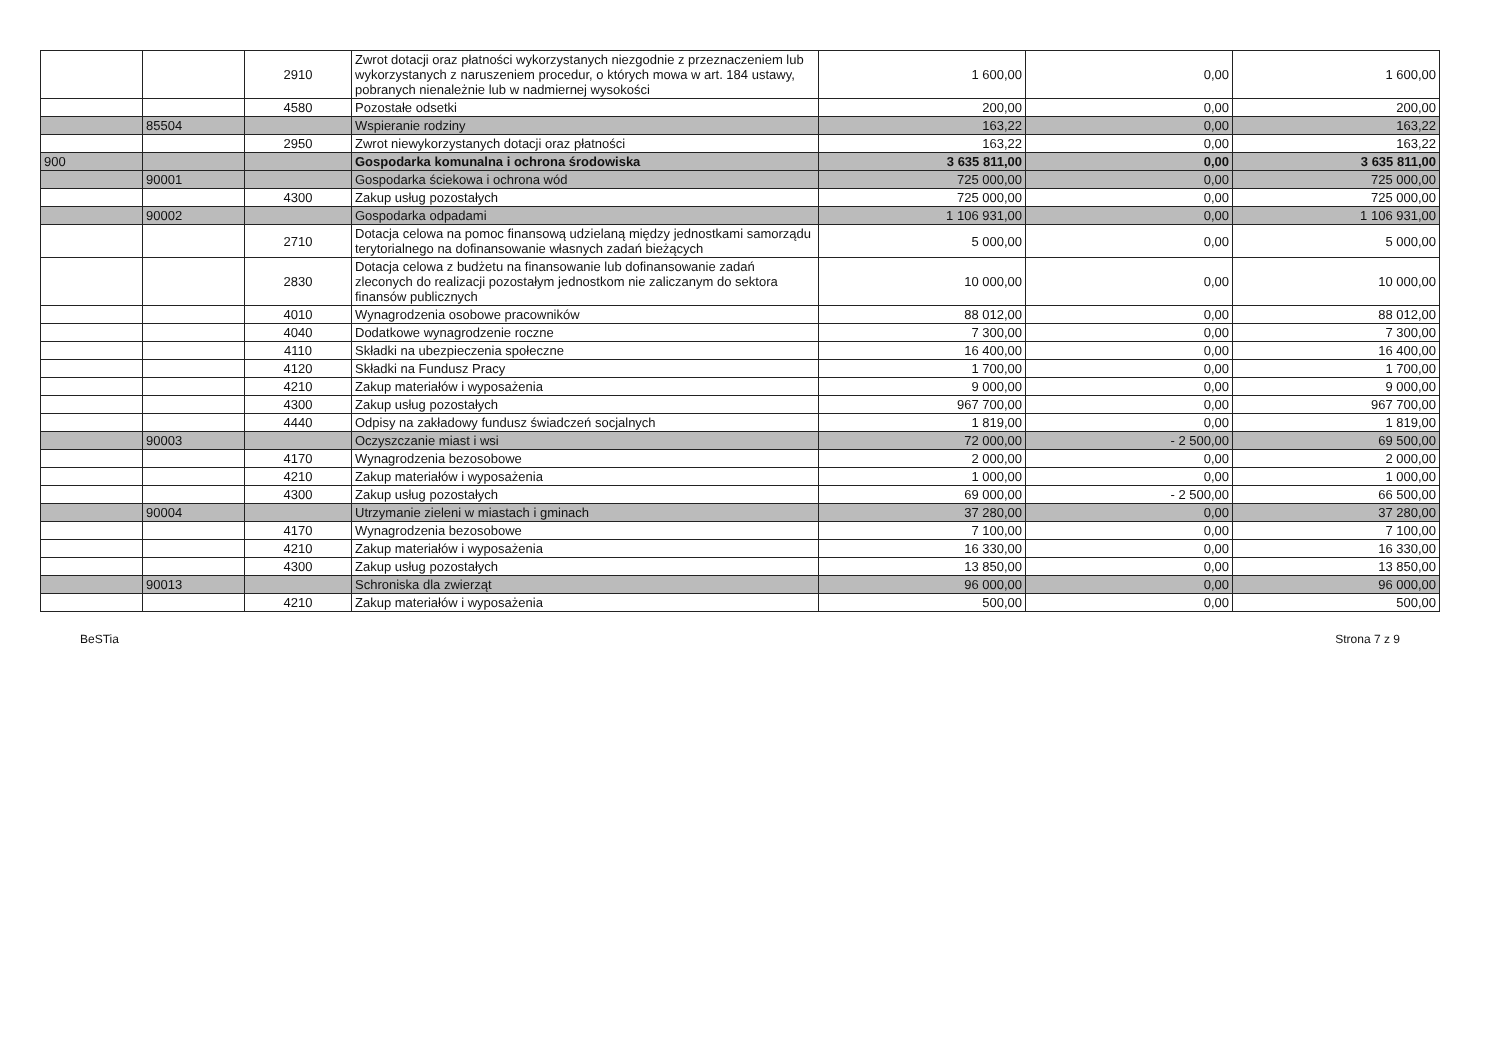| | | 2910 | Zwrot dotacji oraz płatności wykorzystanych niezgodnie z przeznaczeniem lub wykorzystanych z naruszeniem procedur, o których mowa w art. 184 ustawy, pobranych nienależnie lub w nadmiernej wysokości | 1 600,00 | 0,00 | 1 600,00 |
| | | 4580 | Pozostałe odsetki | 200,00 | 0,00 | 200,00 |
| | 85504 | | Wspieranie rodziny | 163,22 | 0,00 | 163,22 |
| | | 2950 | Zwrot niewykorzystanych dotacji oraz płatności | 163,22 | 0,00 | 163,22 |
| 900 | | | Gospodarka komunalna i ochrona środowiska | 3 635 811,00 | 0,00 | 3 635 811,00 |
| | 90001 | | Gospodarka ściekowa i ochrona wód | 725 000,00 | 0,00 | 725 000,00 |
| | | 4300 | Zakup usług pozostałych | 725 000,00 | 0,00 | 725 000,00 |
| | 90002 | | Gospodarka odpadami | 1 106 931,00 | 0,00 | 1 106 931,00 |
| | | 2710 | Dotacja celowa na pomoc finansową udzielaną między jednostkami samorządu terytorialnego na dofinansowanie własnych zadań bieżących | 5 000,00 | 0,00 | 5 000,00 |
| | | 2830 | Dotacja celowa z budżetu na finansowanie lub dofinansowanie zadań zleconych do realizacji pozostałym jednostkom nie zaliczanym do sektora finansów publicznych | 10 000,00 | 0,00 | 10 000,00 |
| | | 4010 | Wynagrodzenia osobowe pracowników | 88 012,00 | 0,00 | 88 012,00 |
| | | 4040 | Dodatkowe wynagrodzenie roczne | 7 300,00 | 0,00 | 7 300,00 |
| | | 4110 | Składki na ubezpieczenia społeczne | 16 400,00 | 0,00 | 16 400,00 |
| | | 4120 | Składki na Fundusz Pracy | 1 700,00 | 0,00 | 1 700,00 |
| | | 4210 | Zakup materiałów i wyposażenia | 9 000,00 | 0,00 | 9 000,00 |
| | | 4300 | Zakup usług pozostałych | 967 700,00 | 0,00 | 967 700,00 |
| | | 4440 | Odpisy na zakładowy fundusz świadczeń socjalnych | 1 819,00 | 0,00 | 1 819,00 |
| | 90003 | | Oczyszczanie miast i wsi | 72 000,00 | - 2 500,00 | 69 500,00 |
| | | 4170 | Wynagrodzenia bezosobowe | 2 000,00 | 0,00 | 2 000,00 |
| | | 4210 | Zakup materiałów i wyposażenia | 1 000,00 | 0,00 | 1 000,00 |
| | | 4300 | Zakup usług pozostałych | 69 000,00 | - 2 500,00 | 66 500,00 |
| | 90004 | | Utrzymanie zieleni w miastach i gminach | 37 280,00 | 0,00 | 37 280,00 |
| | | 4170 | Wynagrodzenia bezosobowe | 7 100,00 | 0,00 | 7 100,00 |
| | | 4210 | Zakup materiałów i wyposażenia | 16 330,00 | 0,00 | 16 330,00 |
| | | 4300 | Zakup usług pozostałych | 13 850,00 | 0,00 | 13 850,00 |
| | 90013 | | Schroniska dla zwierząt | 96 000,00 | 0,00 | 96 000,00 |
| | | 4210 | Zakup materiałów i wyposażenia | 500,00 | 0,00 | 500,00 |
BeSTia Strona 7 z 9